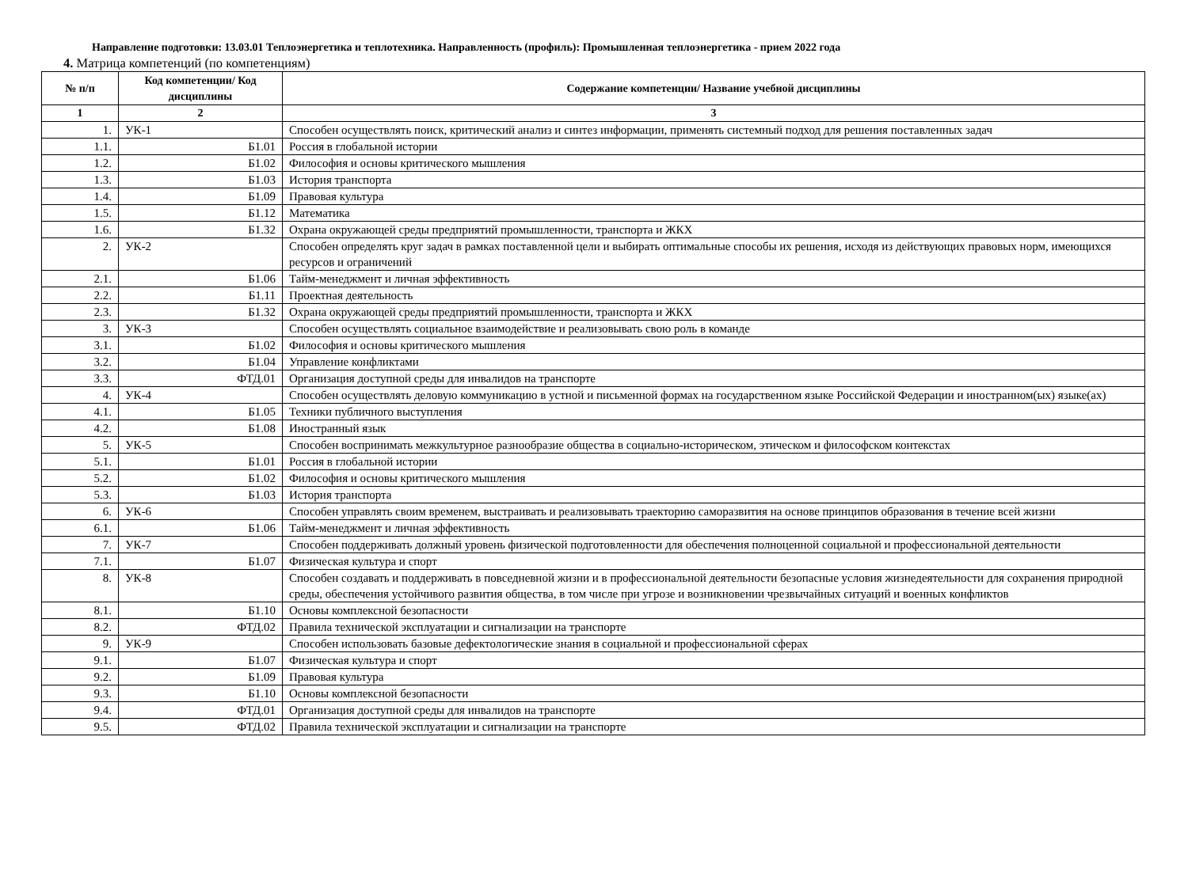Направление подготовки: 13.03.01 Теплоэнергетика и теплотехника. Направленность (профиль): Промышленная теплоэнергетика - прием 2022 года
4. Матрица компетенций (по компетенциям)
| № п/п | Код компетенции/ Код дисциплины | Содержание компетенции/ Название учебной дисциплины |
| --- | --- | --- |
| 1 | 2 | 3 |
| 1. | УК-1 | Способен осуществлять поиск, критический анализ и синтез информации, применять системный подход для решения поставленных задач |
| 1.1. | Б1.01 | Россия в глобальной истории |
| 1.2. | Б1.02 | Философия и основы критического мышления |
| 1.3. | Б1.03 | История транспорта |
| 1.4. | Б1.09 | Правовая культура |
| 1.5. | Б1.12 | Математика |
| 1.6. | Б1.32 | Охрана окружающей среды предприятий промышленности, транспорта и ЖКХ |
| 2. | УК-2 | Способен определять круг задач в рамках поставленной цели и выбирать оптимальные способы их решения, исходя из действующих правовых норм, имеющихся ресурсов и ограничений |
| 2.1. | Б1.06 | Тайм-менеджмент и личная эффективность |
| 2.2. | Б1.11 | Проектная деятельность |
| 2.3. | Б1.32 | Охрана окружающей среды предприятий промышленности, транспорта и ЖКХ |
| 3. | УК-3 | Способен осуществлять социальное взаимодействие и реализовывать свою роль в команде |
| 3.1. | Б1.02 | Философия и основы критического мышления |
| 3.2. | Б1.04 | Управление конфликтами |
| 3.3. | ФТД.01 | Организация доступной среды для инвалидов на транспорте |
| 4. | УК-4 | Способен осуществлять деловую коммуникацию в устной и письменной формах на государственном языке Российской Федерации и иностранном(ых) языке(ах) |
| 4.1. | Б1.05 | Техники публичного выступления |
| 4.2. | Б1.08 | Иностранный язык |
| 5. | УК-5 | Способен воспринимать межкультурное разнообразие общества в социально-историческом, этическом и философском контекстах |
| 5.1. | Б1.01 | Россия в глобальной истории |
| 5.2. | Б1.02 | Философия и основы критического мышления |
| 5.3. | Б1.03 | История транспорта |
| 6. | УК-6 | Способен управлять своим временем, выстраивать и реализовывать траекторию саморазвития на основе принципов образования в течение всей жизни |
| 6.1. | Б1.06 | Тайм-менеджмент и личная эффективность |
| 7. | УК-7 | Способен поддерживать должный уровень физической подготовленности для обеспечения полноценной социальной и профессиональной деятельности |
| 7.1. | Б1.07 | Физическая культура и спорт |
| 8. | УК-8 | Способен создавать и поддерживать в повседневной жизни и в профессиональной деятельности безопасные условия жизнедеятельности для сохранения природной среды, обеспечения устойчивого развития общества, в том числе при угрозе и возникновении чрезвычайных ситуаций и военных конфликтов |
| 8.1. | Б1.10 | Основы комплексной безопасности |
| 8.2. | ФТД.02 | Правила технической эксплуатации и сигнализации на транспорте |
| 9. | УК-9 | Способен использовать базовые дефектологические знания в социальной и профессиональной сферах |
| 9.1. | Б1.07 | Физическая культура и спорт |
| 9.2. | Б1.09 | Правовая культура |
| 9.3. | Б1.10 | Основы комплексной безопасности |
| 9.4. | ФТД.01 | Организация доступной среды для инвалидов на транспорте |
| 9.5. | ФТД.02 | Правила технической эксплуатации и сигнализации на транспорте |